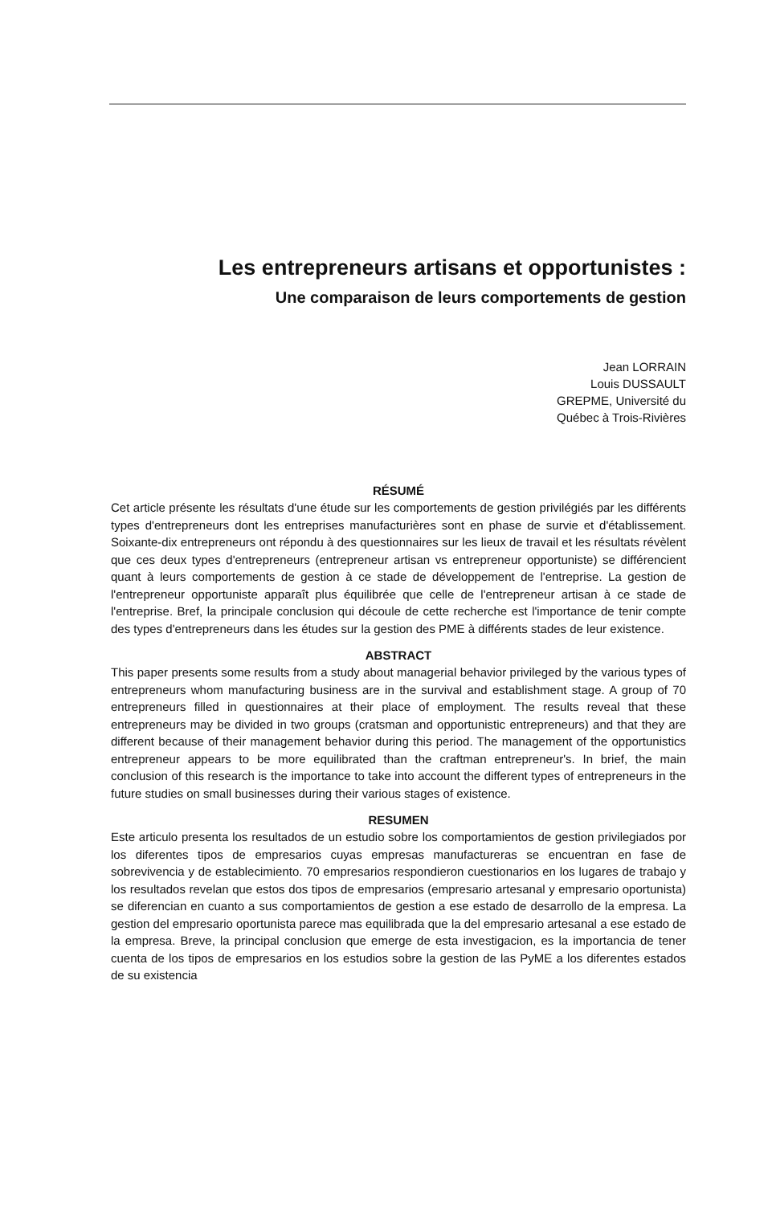Les entrepreneurs artisans et opportunistes :
Une comparaison de leurs comportements de gestion
Jean LORRAIN
Louis DUSSAULT
GREPME, Université du
Québec à Trois-Rivières
RÉSUMÉ
Cet article présente les résultats d'une étude sur les comportements de gestion privilégiés par les différents types d'entrepreneurs dont les entreprises manufacturières sont en phase de survie et d'établissement. Soixante-dix entrepreneurs ont répondu à des questionnaires sur les lieux de travail et les résultats révèlent que ces deux types d'entrepreneurs (entrepreneur artisan vs entrepreneur opportuniste) se différencient quant à leurs comportements de gestion à ce stade de développement de l'entreprise. La gestion de l'entrepreneur opportuniste apparaît plus équilibrée que celle de l'entrepreneur artisan à ce stade de l'entreprise. Bref, la principale conclusion qui découle de cette recherche est l'importance de tenir compte des types d'entrepreneurs dans les études sur la gestion des PME à différents stades de leur existence.
ABSTRACT
This paper presents some results from a study about managerial behavior privileged by the various types of entrepreneurs whom manufacturing business are in the survival and establishment stage. A group of 70 entrepreneurs filled in questionnaires at their place of employment. The results reveal that these entrepreneurs may be divided in two groups (cratsman and opportunistic entrepreneurs) and that they are different because of their management behavior during this period. The management of the opportunistics entrepreneur appears to be more equilibrated than the craftman entrepreneur's. In brief, the main conclusion of this research is the importance to take into account the different types of entrepreneurs in the future studies on small businesses during their various stages of existence.
RESUMEN
Este articulo presenta los resultados de un estudio sobre los comportamientos de gestion privilegiados por los diferentes tipos de empresarios cuyas empresas manufactureras se encuentran en fase de sobrevivencia y de establecimiento. 70 empresarios respondieron cuestionarios en los lugares de trabajo y los resultados revelan que estos dos tipos de empresarios (empresario artesanal y empresario oportunista) se diferencian en cuanto a sus comportamientos de gestion a ese estado de desarrollo de la empresa. La gestion del empresario oportunista parece mas equilibrada que la del empresario artesanal a ese estado de la empresa. Breve, la principal conclusion que emerge de esta investigacion, es la importancia de tener cuenta de los tipos de empresarios en los estudios sobre la gestion de las PyME a los diferentes estados de su existencia